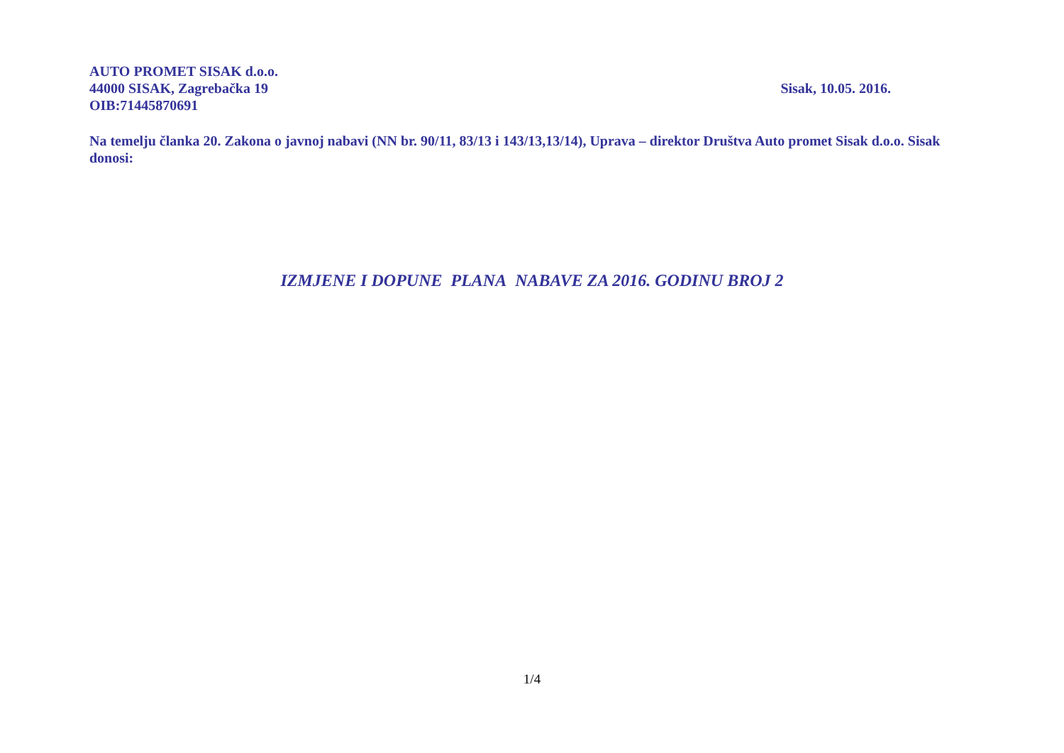AUTO PROMET SISAK d.o.o.
44000 SISAK, Zagrebačka 19 Sisak, 10.05. 2016.
OIB:71445870691
Na temelju članka 20. Zakona o javnoj nabavi (NN br. 90/11, 83/13 i 143/13,13/14), Uprava – direktor Društva Auto promet Sisak d.o.o. Sisak donosi:
IZMJENE I DOPUNE PLANA NABAVE ZA 2016. GODINU BROJ 2
1/4